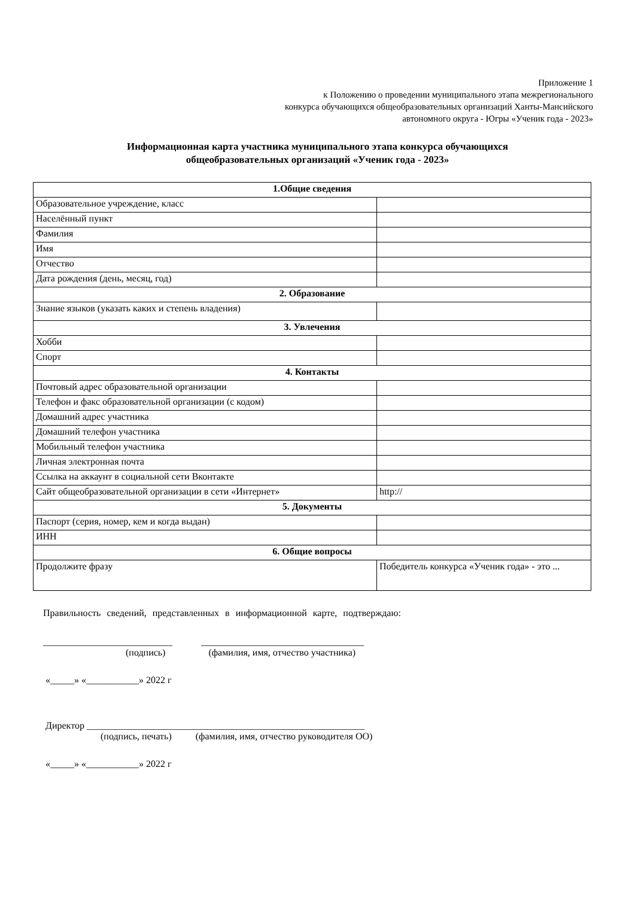Приложение 1
к Положению о проведении муниципального этапа межрегионального
конкурса обучающихся общеобразовательных организаций Ханты-Мансийского
автономного округа - Югры «Ученик года - 2023»
Информационная карта участника муниципального этапа конкурса обучающихся
общеобразовательных организаций «Ученик года - 2023»
| 1.Общие сведения | |
| --- | --- |
| Образовательное учреждение, класс | |
| Населённый пункт | |
| Фамилия | |
| Имя | |
| Отчество | |
| Дата рождения (день, месяц, год) | |
| 2. Образование | |
| Знание языков (указать каких и степень владения) | |
| 3. Увлечения | |
| Хобби | |
| Спорт | |
| 4. Контакты | |
| Почтовый адрес образовательной организации | |
| Телефон и факс образовательной организации (с кодом) | |
| Домашний адрес участника | |
| Домашний телефон участника | |
| Мобильный телефон участника | |
| Личная электронная почта | |
| Ссылка на аккаунт в социальной сети Вконтакте | |
| Сайт общеобразовательной организации в сети «Интернет» | http:// |
| 5. Документы | |
| Паспорт (серия, номер, кем и когда выдан) | |
| ИНН | |
| 6. Общие вопросы | |
| Продолжите фразу | Победитель конкурса «Ученик года» - это ... |
Правильность сведений, представленных в информационной карте, подтверждаю:
___________________________ __________________________________
(подпись) (фамилия, имя, отчество участника)
«_____» «___________» 2022 г
Директор __________________________________________________________
(подпись, печать) (фамилия, имя, отчество руководителя ОО)
«_____» «___________» 2022 г